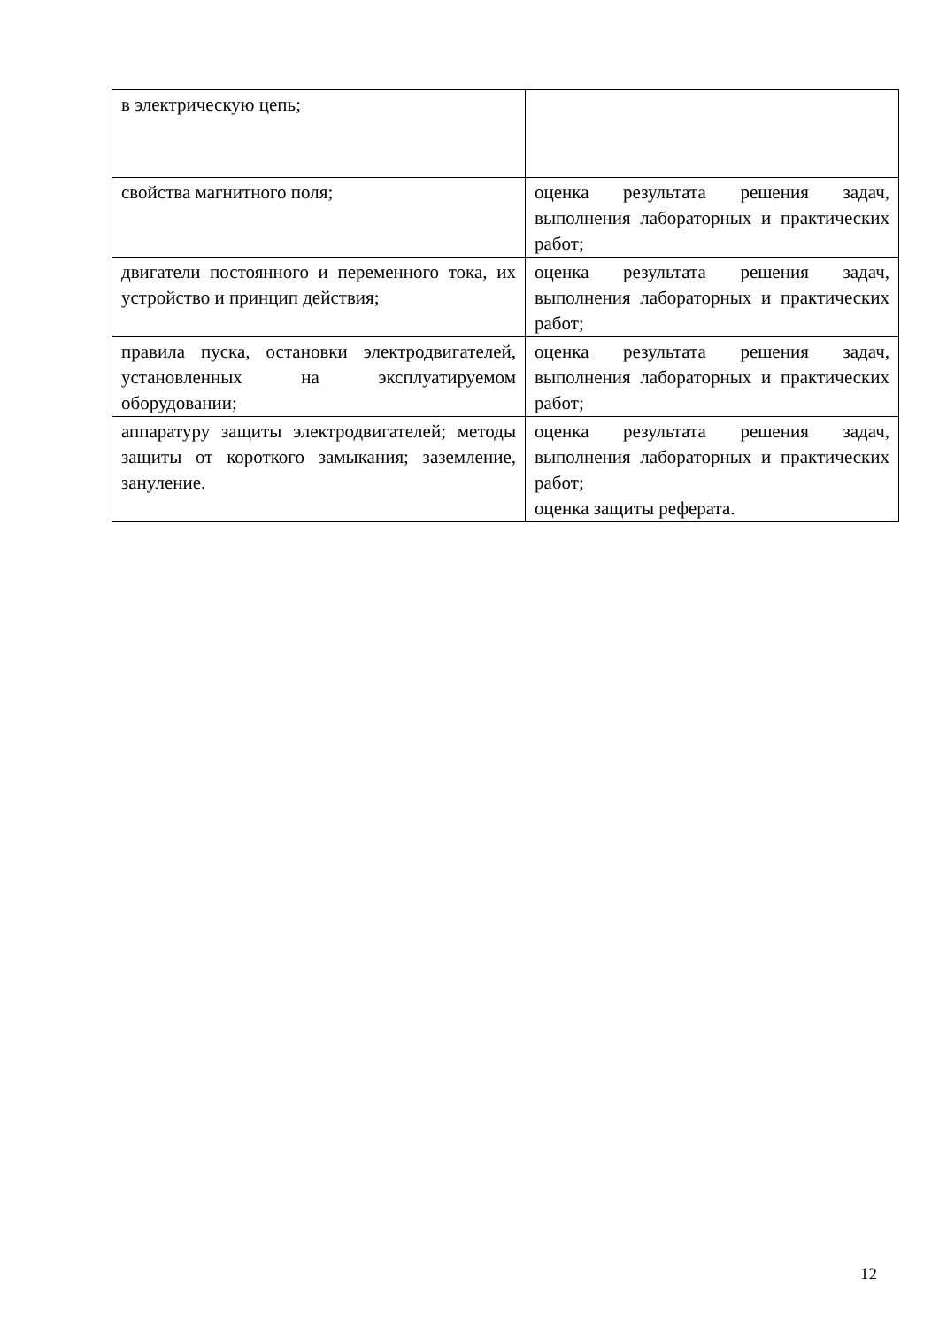| в электрическую цепь; | |
| свойства магнитного поля; | оценка результата решения задач, выполнения лабораторных и практических работ; |
| двигатели постоянного и переменного тока, их устройство и принцип действия; | оценка результата решения задач, выполнения лабораторных и практических работ; |
| правила пуска, остановки электродвигателей, установленных на эксплуатируемом оборудовании; | оценка результата решения задач, выполнения лабораторных и практических работ; |
| аппаратуру защиты электродвигателей; методы защиты от короткого замыкания; заземление, зануление. | оценка результата решения задач, выполнения лабораторных и практических работ; оценка защиты реферата. |
12